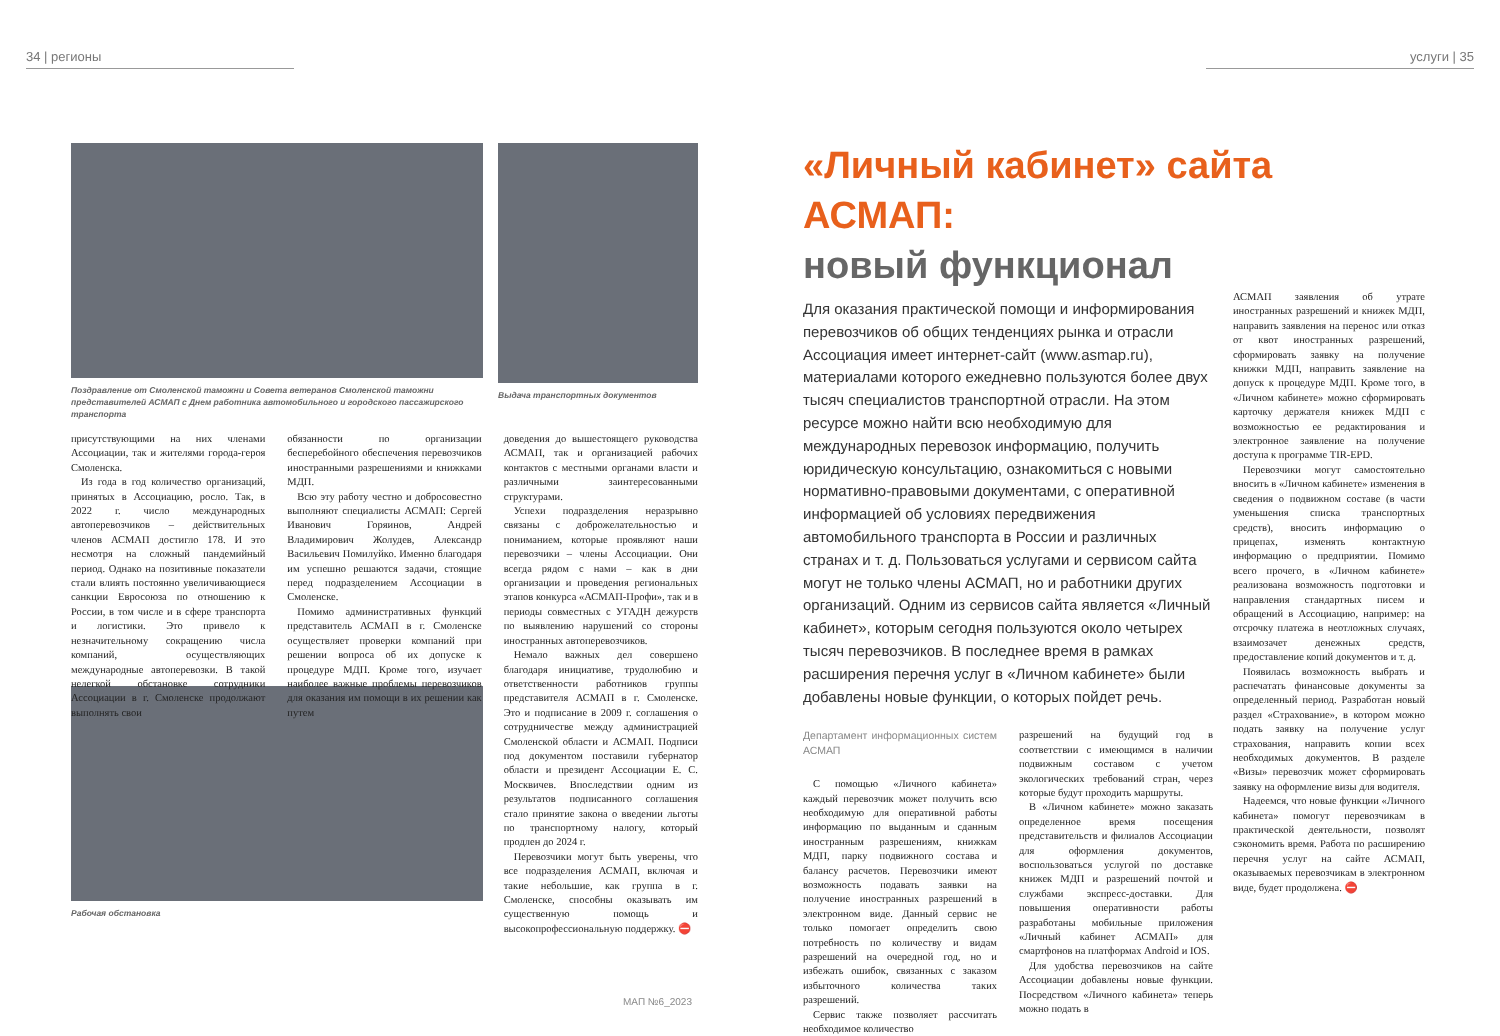34 | регионы услуги | 35
Поздравление от Смоленской таможни и Совета ветеранов Смоленской таможни представителей АСМАП с Днем работника автомобильного и городского пассажирского транспорта
Выдача транспортных документов
присутствующими на них членами Ассоциации, так и жителями города-героя Смоленска.
Из года в год количество организаций, принятых в Ассоциацию, росло. Так, в 2022 г. число международных автоперевозчиков – действительных членов АСМАП достигло 178. И это несмотря на сложный пандемийный период. Однако на позитивные показатели стали влиять постоянно увеличивающиеся санкции Евросоюза по отношению к России, в том числе и в сфере транспорта и логистики. Это привело к незначительному сокращению числа компаний, осуществляющих международные автоперевозки. В такой нелегкой обстановке сотрудники Ассоциации в г. Смоленске продолжают выполнять свои
обязанности по организации бесперебойного обеспечения перевозчиков иностранными разрешениями и книжками МДП.
Всю эту работу честно и добросовестно выполняют специалисты АСМАП: Сергей Иванович Горяинов, Андрей Владимирович Жолудев, Александр Васильевич Помилуйко. Именно благодаря им успешно решаются задачи, стоящие перед подразделением Ассоциации в Смоленске.
Помимо административных функций представитель АСМАП в г. Смоленске осуществляет проверки компаний при решении вопроса об их допуске к процедуре МДП. Кроме того, изучает наиболее важные проблемы перевозчиков для оказания им помощи в их решении как путем
доведения до вышестоящего руководства АСМАП, так и организацией рабочих контактов с местными органами власти и различными заинтересованными структурами.
Успехи подразделения неразрывно связаны с доброжелательностью и пониманием, которые проявляют наши перевозчики – члены Ассоциации. Они всегда рядом с нами – как в дни организации и проведения региональных этапов конкурса «АСМАП-Профи», так и в периоды совместных с УГАДН дежурств по выявлению нарушений со стороны иностранных автоперевозчиков.
Немало важных дел совершено благодаря инициативе, трудолюбию и ответственности работников группы представителя АСМАП в г. Смоленске. Это и подписание в 2009 г. соглашения о сотрудничестве между администрацией Смоленской области и АСМАП. Подписи под документом поставили губернатор области и президент Ассоциации Е. С. Москвичев. Впоследствии одним из результатов подписанного соглашения стало принятие закона о введении льготы по транспортному налогу, который продлен до 2024 г.
Перевозчики могут быть уверены, что все подразделения АСМАП, включая и такие небольшие, как группа в г. Смоленске, способны оказывать им существенную помощь и высокопрофессиональную поддержку. ⛔
Рабочая обстановка
«Личный кабинет» сайта АСМАП:
новый функционал
Для оказания практической помощи и информирования перевозчиков об общих тенденциях рынка и отрасли Ассоциация имеет интернет-сайт (www.asmap.ru), материалами которого ежедневно пользуются более двух тысяч специалистов транспортной отрасли. На этом ресурсе можно найти всю необходимую для международных перевозок информацию, получить юридическую консультацию, ознакомиться с новыми нормативно-правовыми документами, с оперативной информацией об условиях передвижения автомобильного транспорта в России и различных странах и т. д. Пользоваться услугами и сервисом сайта могут не только члены АСМАП, но и работники других организаций. Одним из сервисов сайта является «Личный кабинет», которым сегодня пользуются около четырех тысяч перевозчиков. В последнее время в рамках расширения перечня услуг в «Личном кабинете» были добавлены новые функции, о которых пойдет речь.
Департамент информационных систем АСМАП
С помощью «Личного кабинета» каждый перевозчик может получить всю необходимую для оперативной работы информацию по выданным и сданным иностранным разрешениям, книжкам МДП, парку подвижного состава и балансу расчетов. Перевозчики имеют возможность подавать заявки на получение иностранных разрешений в электронном виде. Данный сервис не только помогает определить свою потребность по количеству и видам разрешений на очередной год, но и избежать ошибок, связанных с заказом избыточного количества таких разрешений.
Сервис также позволяет рассчитать необходимое количество
разрешений на будущий год в соответствии с имеющимся в наличии подвижным составом с учетом экологических требований стран, через которые будут проходить маршруты.
В «Личном кабинете» можно заказать определенное время посещения представительств и филиалов Ассоциации для оформления документов, воспользоваться услугой по доставке книжек МДП и разрешений почтой и службами экспресс-доставки. Для повышения оперативности работы разработаны мобильные приложения «Личный кабинет АСМАП» для смартфонов на платформах Android и IOS.
Для удобства перевозчиков на сайте Ассоциации добавлены новые функции. Посредством «Личного кабинета» теперь можно подать в
АСМАП заявления об утрате иностранных разрешений и книжек МДП, направить заявления на перенос или отказ от квот иностранных разрешений, сформировать заявку на получение книжки МДП, направить заявление на допуск к процедуре МДП. Кроме того, в «Личном кабинете» можно сформировать карточку держателя книжек МДП с возможностью ее редактирования и электронное заявление на получение доступа к программе TIR-EPD.
Перевозчики могут самостоятельно вносить в «Личном кабинете» изменения в сведения о подвижном составе (в части уменьшения списка транспортных средств), вносить информацию о прицепах, изменять контактную информацию о предприятии. Помимо всего прочего, в «Личном кабинете» реализована возможность подготовки и направления стандартных писем и обращений в Ассоциацию, например: на отсрочку платежа в неотложных случаях, взаимозачет денежных средств, предоставление копий документов и т. д.
Появилась возможность выбрать и распечатать финансовые документы за определенный период. Разработан новый раздел «Страхование», в котором можно подать заявку на получение услуг страхования, направить копии всех необходимых документов. В разделе «Визы» перевозчик может сформировать заявку на оформление визы для водителя.
Надеемся, что новые функции «Личного кабинета» помогут перевозчикам в практической деятельности, позволят сэкономить время. Работа по расширению перечня услуг на сайте АСМАП, оказываемых перевозчикам в электронном виде, будет продолжена. ⛔
МАП №6_2023